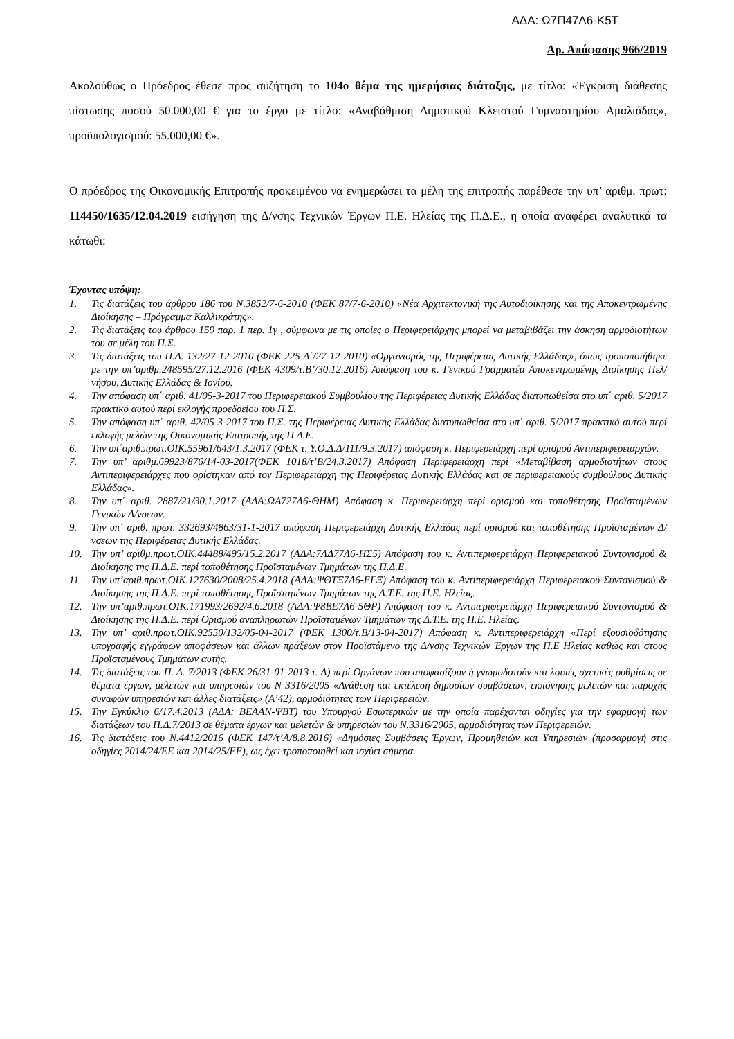ΑΔΑ: Ω7Π47Λ6-Κ5Τ
Αρ. Απόφασης 966/2019
Ακολούθως ο Πρόεδρος έθεσε προς συζήτηση το 104ο θέμα της ημερήσιας διάταξης, με τίτλο: «Έγκριση διάθεσης πίστωσης ποσού 50.000,00 € για το έργο με τίτλο: «Αναβάθμιση Δημοτικού Κλειστού Γυμναστηρίου Αμαλιάδας», προϋπολογισμού: 55.000,00 €».
Ο πρόεδρος της Οικονομικής Επιτροπής προκειμένου να ενημερώσει τα μέλη της επιτροπής παρέθεσε την υπ’ αριθμ. πρωτ: 114450/1635/12.04.2019 εισήγηση της Δ/νσης Τεχνικών Έργων Π.Ε. Ηλείας της Π.Δ.Ε., η οποία αναφέρει αναλυτικά τα κάτωθι:
Έχοντας υπόψη:
1. Τις διατάξεις του άρθρου 186 του Ν.3852/7-6-2010 (ΦΕΚ 87/7-6-2010) «Νέα Αρχιτεκτονική της Αυτοδιοίκησης και της Αποκεντρωμένης Διοίκησης – Πρόγραμμα Καλλικράτης».
2. Τις διατάξεις του άρθρου 159 παρ. 1 περ. 1γ , σύμφωνα με τις οποίες ο Περιφερειάρχης μπορεί να μεταβιβάζει την άσκηση αρμοδιοτήτων του σε μέλη του Π.Σ.
3. Τις διατάξεις του Π.Δ. 132/27-12-2010 (ΦΕΚ 225 Α΄/27-12-2010) «Οργανισμός της Περιφέρειας Δυτικής Ελλάδας», όπως τροποποιήθηκε με την υπ’αριθμ.248595/27.12.2016 (ΦΕΚ 4309/τ.Β’/30.12.2016) Απόφαση του κ. Γενικού Γραμματέα Αποκεντρωμένης Διοίκησης Πελ/νήσου, Δυτικής Ελλάδας & Ιονίου.
4. Την απόφαση υπ΄ αριθ. 41/05-3-2017 του Περιφερειακού Συμβουλίου της Περιφέρειας Δυτικής Ελλάδας διατυπωθείσα στο υπ΄ αριθ. 5/2017 πρακτικό αυτού περί εκλογής προεδρείου του Π.Σ.
5. Την απόφαση υπ΄ αριθ. 42/05-3-2017 του Π.Σ. της Περιφέρειας Δυτικής Ελλάδας διατυπωθείσα στο υπ΄ αριθ. 5/2017 πρακτικό αυτού περί εκλογής μελών της Οικονομικής Επιτροπής της Π.Δ.Ε.
6. Την υπ΄αριθ.πρωτ.ΟΙΚ.55961/643/1.3.2017 (ΦΕΚ τ. Υ.Ο.Δ.Δ/111/9.3.2017) απόφαση κ. Περιφερειάρχη περί ορισμού Αντιπεριφερειαρχών.
7. Την υπ’ αριθμ.69923/876/14-03-2017(ΦΕΚ 1018/τ’Β/24.3.2017) Απόφαση Περιφερειάρχη περί «Μεταβίβαση αρμοδιοτήτων στους Αντιπεριφερειάρχες που ορίστηκαν από τον Περιφερειάρχη της Περιφέρειας Δυτικής Ελλάδας και σε περιφερειακούς συμβούλους Δυτικής Ελλάδας».
8. Την υπ΄ αριθ. 2887/21/30.1.2017 (ΑΔΑ:ΩΑ727Λ6-ΘΗΜ) Απόφαση κ. Περιφερειάρχη περί ορισμού και τοποθέτησης Προϊσταμένων Γενικών Δ/νσεων.
9. Την υπ΄ αριθ. πρωτ. 332693/4863/31-1-2017 απόφαση Περιφερειάρχη Δυτικής Ελλάδας περί ορισμού και τοποθέτησης Προϊσταμένων Δ/νσεων της Περιφέρειας Δυτικής Ελλάδας.
10. Την υπ’ αριθμ.πρωτ.ΟΙΚ.44488/495/15.2.2017 (ΑΔΑ:7ΛΔ77Λ6-ΗΣ5) Απόφαση του κ. Αντιπεριφερειάρχη Περιφερειακού Συντονισμού & Διοίκησης της Π.Δ.Ε. περί τοποθέτησης Προϊσταμένων Τμημάτων της Π.Δ.Ε.
11. Την υπ’αριθ.πρωτ.ΟΙΚ.127630/2008/25.4.2018 (ΑΔΑ:ΨΘΤΞ7Λ6-ΕΓΞ) Απόφαση του κ. Αντιπεριφερειάρχη Περιφερειακού Συντονισμού & Διοίκησης της Π.Δ.Ε. περί τοποθέτησης Προϊσταμένων Τμημάτων της Δ.Τ.Ε. της Π.Ε. Ηλείας.
12. Την υπ’αριθ.πρωτ.ΟΙΚ.171993/2692/4.6.2018 (ΑΔΑ:Ψ8ΒΕ7Λ6-5ΘΡ) Απόφαση του κ. Αντιπεριφερειάρχη Περιφερειακού Συντονισμού & Διοίκησης της Π.Δ.Ε. περί Ορισμού αναπληρωτών Προϊσταμένων Τμημάτων της Δ.Τ.Ε. της Π.Ε. Ηλείας.
13. Την υπ’ αριθ.πρωτ.ΟΙΚ.92550/132/05-04-2017 (ΦΕΚ 1300/τ.Β/13-04-2017) Απόφαση κ. Αντιπεριφερειάρχη «Περί εξουσιοδότησης υπογραφής εγγράφων αποφάσεων και άλλων πράξεων στον Προϊστάμενο της Δ/νσης Τεχνικών Έργων της Π.Ε Ηλείας καθώς και στους Προϊσταμένους Τμημάτων αυτής.
14. Τις διατάξεις του Π. Δ. 7/2013 (ΦΕΚ 26/31-01-2013 τ. Α) περί Οργάνων που αποφασίζουν ή γνωμοδοτούν και λοιπές σχετικές ρυθμίσεις σε θέματα έργων, μελετών και υπηρεσιών του Ν 3316/2005 «Ανάθεση και εκτέλεση δημοσίων συμβάσεων, εκπόνησης μελετών και παροχής συναφών υπηρεσιών και άλλες διατάξεις» (Α’42), αρμοδιότητας των Περιφερειών.
15. Την Εγκύκλιο 6/17.4.2013 (ΑΔΑ: ΒΕΑΑΝ-ΨΒΤ) του Υπουργού Εσωτερικών με την οποία παρέχονται οδηγίες για την εφαρμογή των διατάξεων του Π.Δ.7/2013 σε θέματα έργων και μελετών & υπηρεσιών του Ν.3316/2005, αρμοδιότητας των Περιφερειών.
16. Τις διατάξεις του Ν.4412/2016 (ΦΕΚ 147/τ’Α/8.8.2016) «Δημόσιες Συμβάσεις Έργων, Προμηθειών και Υπηρεσιών (προσαρμογή στις οδηγίες 2014/24/ΕΕ και 2014/25/ΕΕ), ως έχει τροποποιηθεί και ισχύει σήμερα.